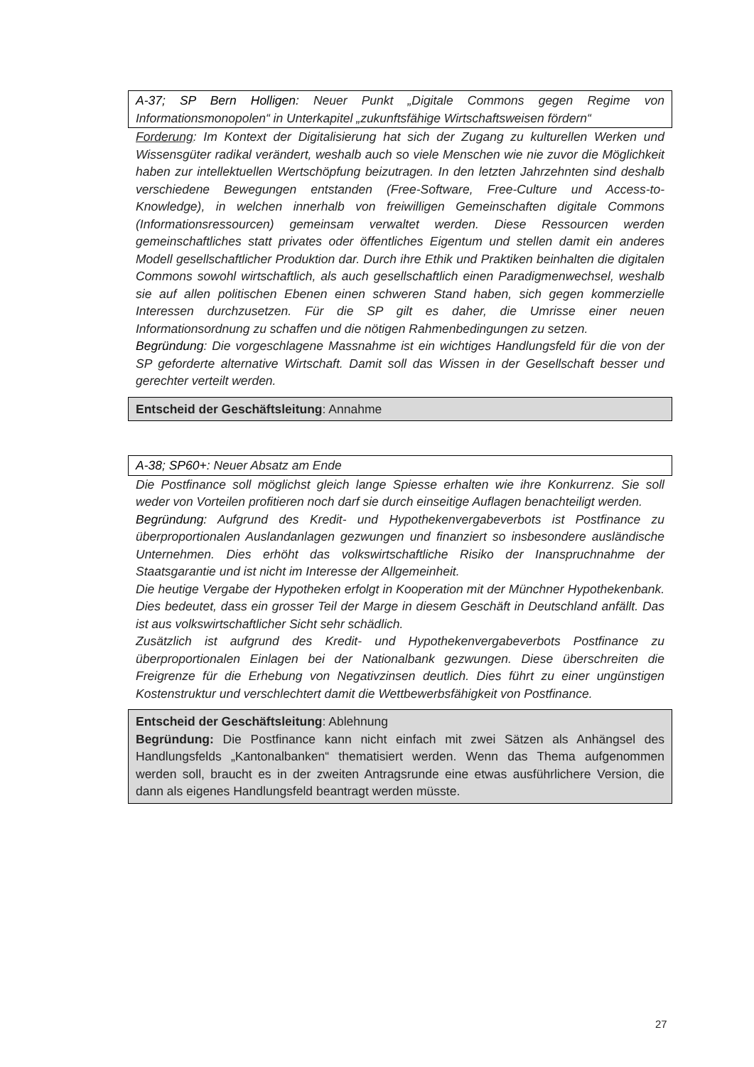A-37; SP Bern Holligen: Neuer Punkt „Digitale Commons gegen Regime von Informationsmonopolen“ in Unterkapitel „zukunftsfähige Wirtschaftsweisen fördern“
Forderung: Im Kontext der Digitalisierung hat sich der Zugang zu kulturellen Werken und Wissensgüter radikal verändert, weshalb auch so viele Menschen wie nie zuvor die Möglichkeit haben zur intellektuellen Wertschöpfung beizutragen. In den letzten Jahrzehnten sind deshalb verschiedene Bewegungen entstanden (Free-Software, Free-Culture und Access-to-Knowledge), in welchen innerhalb von freiwilligen Gemeinschaften digitale Commons (Informationsressourcen) gemeinsam verwaltet werden. Diese Ressourcen werden gemeinschaftliches statt privates oder öffentliches Eigentum und stellen damit ein anderes Modell gesellschaftlicher Produktion dar. Durch ihre Ethik und Praktiken beinhalten die digitalen Commons sowohl wirtschaftlich, als auch gesellschaftlich einen Paradigmenwechsel, weshalb sie auf allen politischen Ebenen einen schweren Stand haben, sich gegen kommerzielle Interessen durchzusetzen. Für die SP gilt es daher, die Umrisse einer neuen Informationsordnung zu schaffen und die nötigen Rahmenbedingungen zu setzen.
Begründung: Die vorgeschlagene Massnahme ist ein wichtiges Handlungsfeld für die von der SP geforderte alternative Wirtschaft. Damit soll das Wissen in der Gesellschaft besser und gerechter verteilt werden.
Entscheid der Geschäftsleitung: Annahme
A-38; SP60+: Neuer Absatz am Ende
Die Postfinance soll möglichst gleich lange Spiesse erhalten wie ihre Konkurrenz. Sie soll weder von Vorteilen profitieren noch darf sie durch einseitige Auflagen benachteiligt werden.
Begründung: Aufgrund des Kredit- und Hypothekenvergabeverbots ist Postfinance zu überproportionalen Auslandanlagen gezwungen und finanziert so insbesondere ausländische Unternehmen. Dies erhöht das volkswirtschaftliche Risiko der Inanspruchnahme der Staatsgarantie und ist nicht im Interesse der Allgemeinheit.
Die heutige Vergabe der Hypotheken erfolgt in Kooperation mit der Münchner Hypothekenbank. Dies bedeutet, dass ein grosser Teil der Marge in diesem Geschäft in Deutschland anfällt. Das ist aus volkswirtschaftlicher Sicht sehr schädlich.
Zusätzlich ist aufgrund des Kredit- und Hypothekenvergabeverbots Postfinance zu überproportionalen Einlagen bei der Nationalbank gezwungen. Diese überschreiten die Freigrenze für die Erhebung von Negativzinsen deutlich. Dies führt zu einer ungünstigen Kostenstruktur und verschlechtert damit die Wettbewerbsfähigkeit von Postfinance.
Entscheid der Geschäftsleitung: Ablehnung
Begründung: Die Postfinance kann nicht einfach mit zwei Sätzen als Anhängsel des Handlungsfelds „Kantonalbanken“ thematisiert werden. Wenn das Thema aufgenommen werden soll, braucht es in der zweiten Antragsrunde eine etwas ausführlichere Version, die dann als eigenes Handlungsfeld beantragt werden müsste.
27